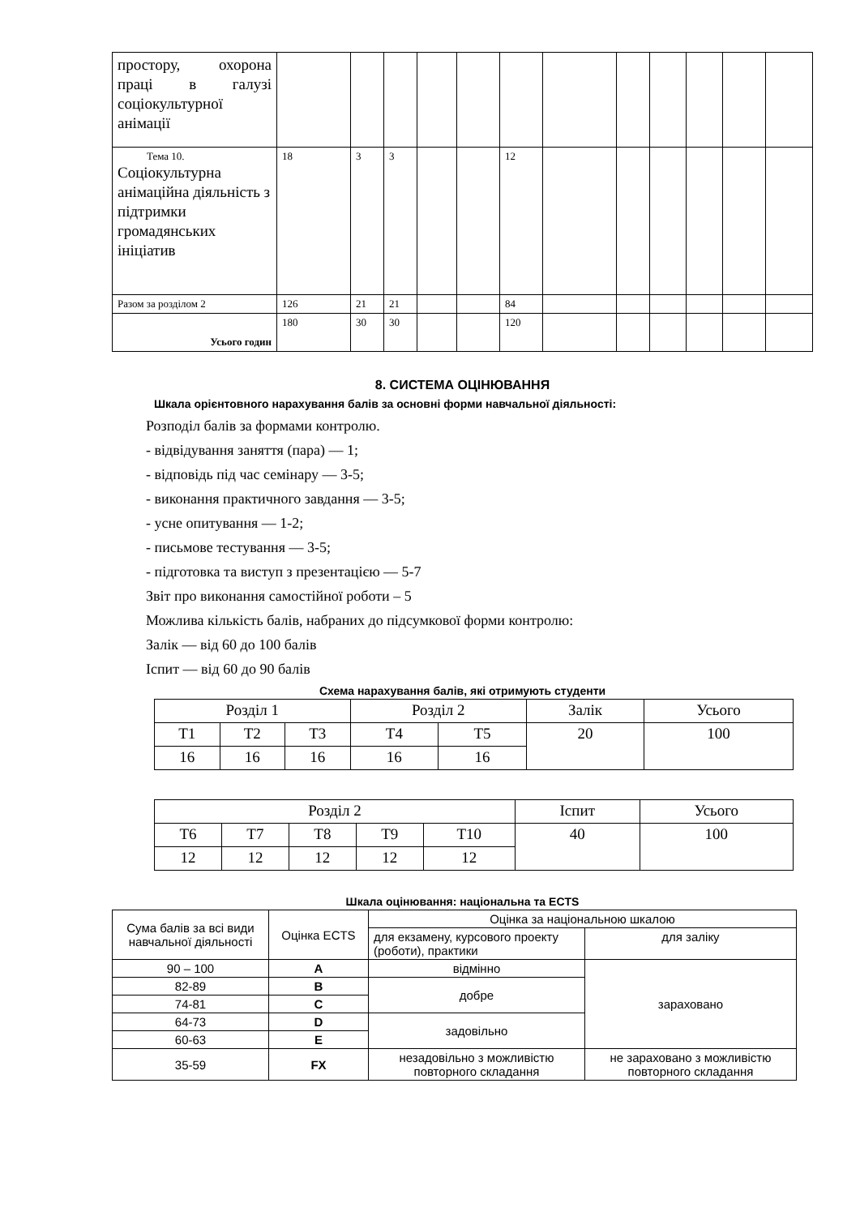| простору, охорона праці в галузі соціокультурної анімації | | | | | | | | | | | | |
| Тема 10. Соціокультурна анімаційна діяльність з підтримки громадянських ініціатив | 18 | 3 | 3 | | | 12 | | | | | | |
| Разом за розділом 2 | 126 | 21 | 21 | | | 84 | | | | | | |
| Усього годин | 180 | 30 | 30 | | | 120 | | | | | | |
8. СИСТЕМА ОЦІНЮВАННЯ
Шкала орієнтовного нарахування балів за основні форми навчальної діяльності:
Розподіл балів за формами контролю.
- відвідування заняття (пара) — 1;
- відповідь під час семінару — 3-5;
- виконання практичного завдання — 3-5;
- усне опитування — 1-2;
- письмове тестування — 3-5;
- підготовка та виступ з презентацією — 5-7
Звіт про виконання самостійної роботи – 5
Можлива кількість балів, набраних до підсумкової форми контролю:
Залік — від 60 до 100 балів
Іспит — від 60 до 90 балів
Схема нарахування балів, які отримують студенти
| Розділ 1 | | | Розділ 2 | | Залік | Усього |
| Т1 | Т2 | Т3 | Т4 | Т5 | 20 | 100 |
| 16 | 16 | 16 | 16 | 16 | | |
| Розділ 2 | | | | | Іспит | Усього |
| Т6 | Т7 | Т8 | Т9 | Т10 | 40 | 100 |
| 12 | 12 | 12 | 12 | 12 | | |
Шкала оцінювання: національна та ECTS
| Сума балів за всі види навчальної діяльності | Оцінка ECTS | Оцінка за національною шкалою | |
| | | для екзамену, курсового проекту (роботи), практики | для заліку |
| 90 – 100 | A | відмінно | зараховано |
| 82-89 | B | добре | |
| 74-81 | C | | |
| 64-73 | D | задовільно | |
| 60-63 | E | | |
| 35-59 | FX | незадовільно з можливістю повторного складання | не зараховано з можливістю повторного складання |